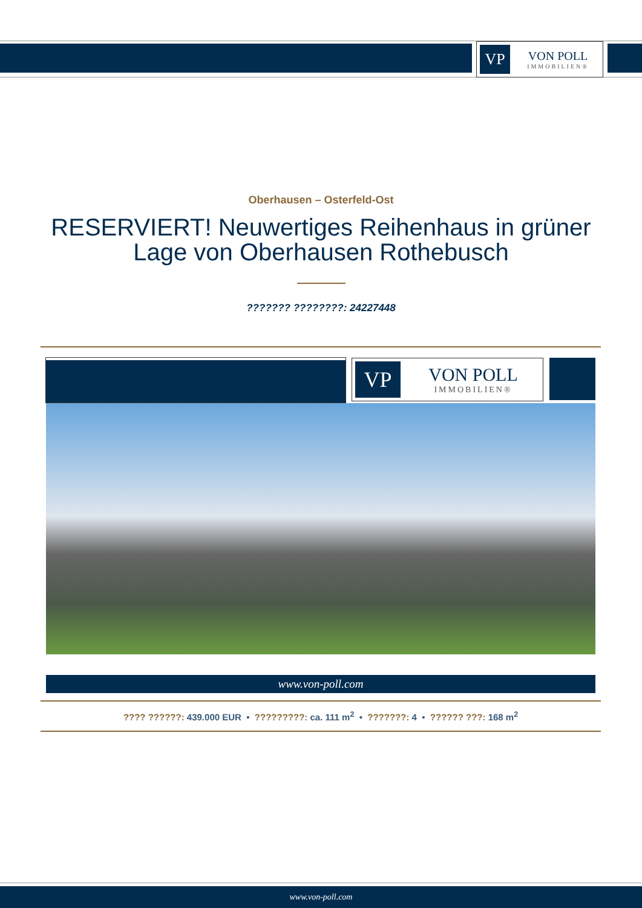VP
VON POLL
IMMOBILIEN®
Oberhausen – Osterfeld-Ost
RESERVIERT! Neuwertiges Reihenhaus in grüner Lage von Oberhausen Rothebusch
??????? ????????: 24227448
VP
VON POLL
IMMOBILIEN®
www.von-poll.com
???? ??????: 439.000 EUR • ?????????: ca. 111 m<sup>2</sup> • ???????: 4 • ?????? ???: 168 m<sup>2</sup>
www.von-poll.com